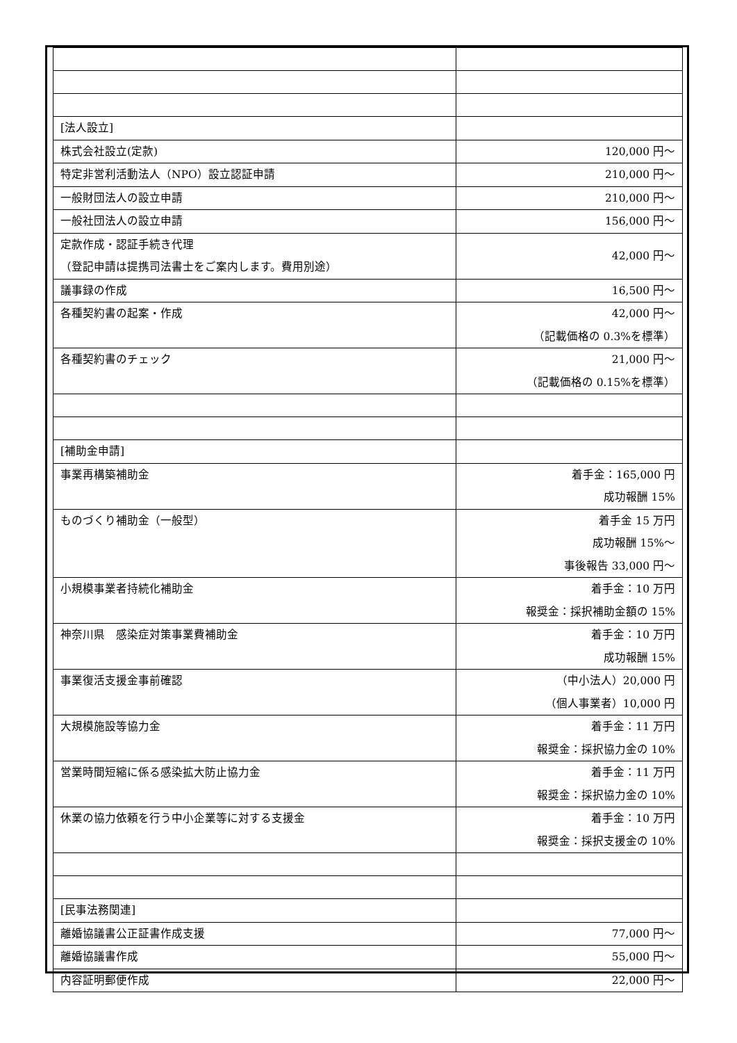| [法人設立] | |
| 株式会社設立(定款) | 120,000 円～ |
| 特定非営利活動法人（NPO）設立認証申請 | 210,000 円～ |
| 一般財団法人の設立申請 | 210,000 円～ |
| 一般社団法人の設立申請 | 156,000 円～ |
| 定款作成・認証手続き代理 （登記申請は提携司法書士をご案内します。費用別途） | 42,000 円～ |
| 議事録の作成 | 16,500 円～ |
| 各種契約書の起案・作成 | 42,000 円～ （記載価格の 0.3%を標準） |
| 各種契約書のチェック | 21,000 円～ （記載価格の 0.15%を標準） |
| [補助金申請] | |
| 事業再構築補助金 | 着手金：165,000 円 成功報酬 15% |
| ものづくり補助金（一般型） | 着手金 15 万円 成功報酬 15%～ 事後報告 33,000 円～ |
| 小規模事業者持続化補助金 | 着手金：10 万円 報奨金：採択補助金額の 15% |
| 神奈川県 感染症対策事業費補助金 | 着手金：10 万円 成功報酬 15% |
| 事業復活支援金事前確認 | （中小法人）20,000 円 （個人事業者）10,000 円 |
| 大規模施設等協力金 | 着手金：11 万円 報奨金：採択協力金の 10% |
| 営業時間短縮に係る感染拡大防止協力金 | 着手金：11 万円 報奨金：採択協力金の 10% |
| 休業の協力依頼を行う中小企業等に対する支援金 | 着手金：10 万円 報奨金：採択支援金の 10% |
| [民事法務関連] | |
| 離婚協議書公正証書作成支援 | 77,000 円～ |
| 離婚協議書作成 | 55,000 円～ |
| 内容証明郵便作成 | 22,000 円～ |